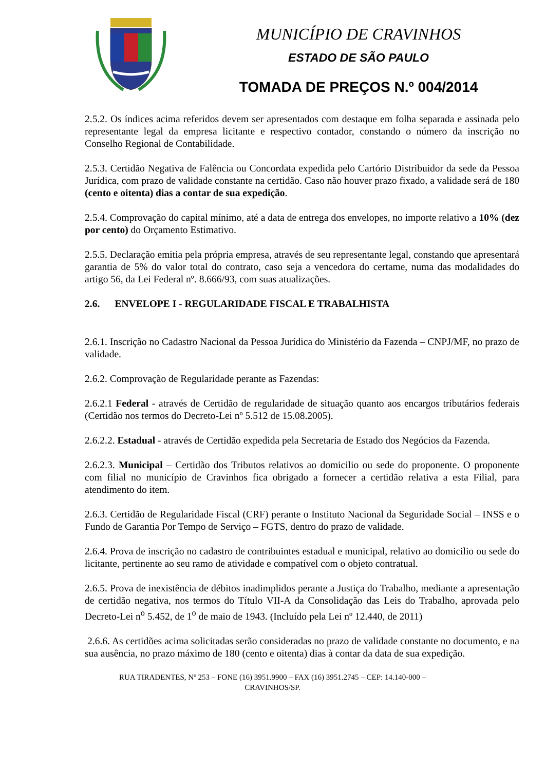MUNICÍPIO DE CRAVINHOS
ESTADO DE SÃO PAULO
TOMADA DE PREÇOS N.º 004/2014
2.5.2. Os índices acima referidos devem ser apresentados com destaque em folha separada e assinada pelo representante legal da empresa licitante e respectivo contador, constando o número da inscrição no Conselho Regional de Contabilidade.
2.5.3. Certidão Negativa de Falência ou Concordata expedida pelo Cartório Distribuidor da sede da Pessoa Jurídica, com prazo de validade constante na certidão. Caso não houver prazo fixado, a validade será de 180 (cento e oitenta) dias a contar de sua expedição.
2.5.4. Comprovação do capital mínimo, até a data de entrega dos envelopes, no importe relativo a 10% (dez por cento) do Orçamento Estimativo.
2.5.5. Declaração emitia pela própria empresa, através de seu representante legal, constando que apresentará garantia de 5% do valor total do contrato, caso seja a vencedora do certame, numa das modalidades do artigo 56, da Lei Federal nº. 8.666/93, com suas atualizações.
2.6. ENVELOPE I - REGULARIDADE FISCAL E TRABALHISTA
2.6.1. Inscrição no Cadastro Nacional da Pessoa Jurídica do Ministério da Fazenda – CNPJ/MF, no prazo de validade.
2.6.2. Comprovação de Regularidade perante as Fazendas:
2.6.2.1 Federal - através de Certidão de regularidade de situação quanto aos encargos tributários federais (Certidão nos termos do Decreto-Lei nº 5.512 de 15.08.2005).
2.6.2.2. Estadual - através de Certidão expedida pela Secretaria de Estado dos Negócios da Fazenda.
2.6.2.3. Municipal – Certidão dos Tributos relativos ao domicilio ou sede do proponente. O proponente com filial no município de Cravinhos fica obrigado a fornecer a certidão relativa a esta Filial, para atendimento do item.
2.6.3. Certidão de Regularidade Fiscal (CRF) perante o Instituto Nacional da Seguridade Social – INSS e o Fundo de Garantia Por Tempo de Serviço – FGTS, dentro do prazo de validade.
2.6.4. Prova de inscrição no cadastro de contribuintes estadual e municipal, relativo ao domicilio ou sede do licitante, pertinente ao seu ramo de atividade e compatível com o objeto contratual.
2.6.5. Prova de inexistência de débitos inadimplidos perante a Justiça do Trabalho, mediante a apresentação de certidão negativa, nos termos do Título VII-A da Consolidação das Leis do Trabalho, aprovada pelo Decreto-Lei n<sup>o</sup> 5.452, de 1<sup>o</sup> de maio de 1943. (Incluído pela Lei nº 12.440, de 2011)
2.6.6. As certidões acima solicitadas serão consideradas no prazo de validade constante no documento, e na sua ausência, no prazo máximo de 180 (cento e oitenta) dias à contar da data de sua expedição.
RUA TIRADENTES, Nº 253 – FONE (16) 3951.9900 – FAX (16) 3951.2745 – CEP: 14.140-000 –
CRAVINHOS/SP.